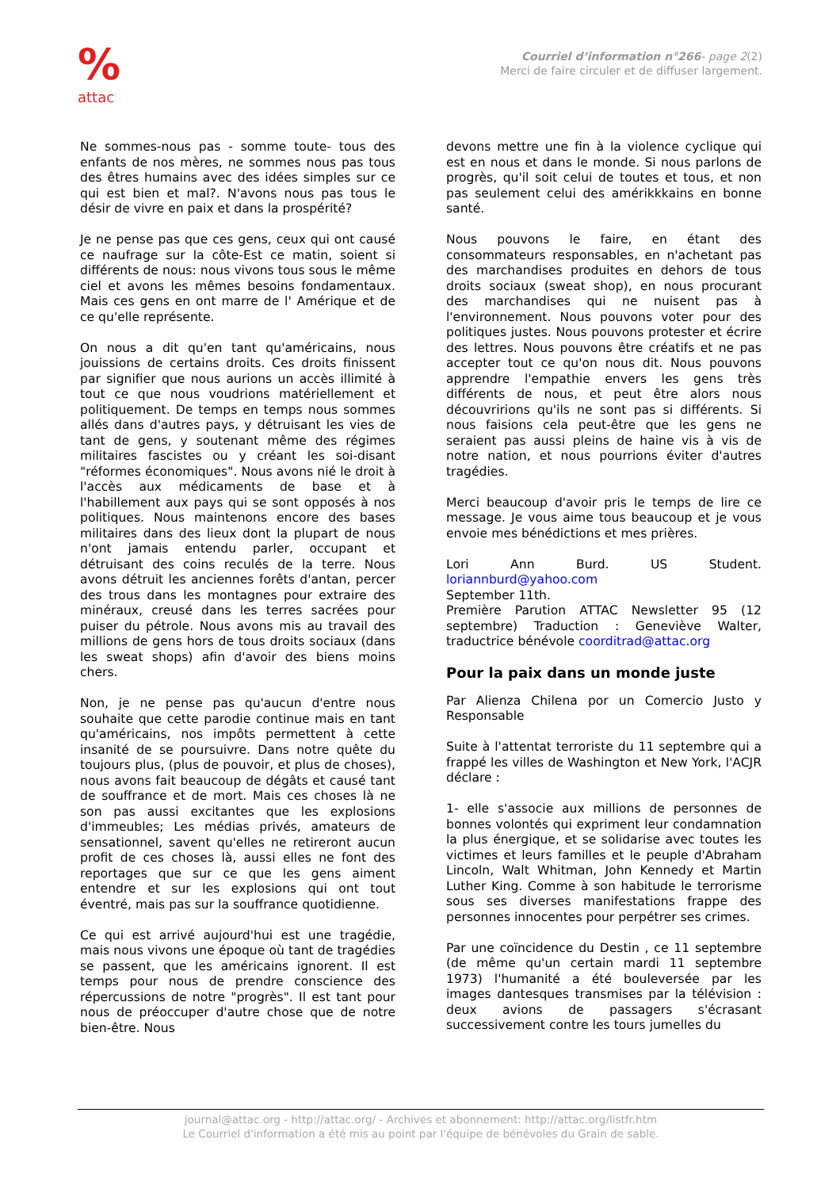%
attac
Courriel d’information n°266- page 2(2)
Merci de faire circuler et de diffuser largement.
Ne sommes-nous pas - somme toute- tous des enfants de nos mères, ne sommes nous pas tous des êtres humains avec des idées simples sur ce qui est bien et mal?. N'avons nous pas tous le désir de vivre en paix et dans la prospérité?
Je ne pense pas que ces gens, ceux qui ont causé ce naufrage sur la côte-Est ce matin, soient si différents de nous: nous vivons tous sous le même ciel et avons les mêmes besoins fondamentaux. Mais ces gens en ont marre de l' Amérique et de ce qu'elle représente.
On nous a dit qu'en tant qu'américains, nous jouissions de certains droits. Ces droits finissent par signifier que nous aurions un accès illimité à tout ce que nous voudrions matériellement et politiquement. De temps en temps nous sommes allés dans d'autres pays, y détruisant les vies de tant de gens, y soutenant même des régimes militaires fascistes ou y créant les soi-disant "réformes économiques". Nous avons nié le droit à l'accès aux médicaments de base et à l'habillement aux pays qui se sont opposés à nos politiques. Nous maintenons encore des bases militaires dans des lieux dont la plupart de nous n'ont jamais entendu parler, occupant et détruisant des coins reculés de la terre. Nous avons détruit les anciennes forêts d'antan, percer des trous dans les montagnes pour extraire des minéraux, creusé dans les terres sacrées pour puiser du pétrole. Nous avons mis au travail des millions de gens hors de tous droits sociaux (dans les sweat shops) afin d'avoir des biens moins chers.
Non, je ne pense pas qu'aucun d'entre nous souhaite que cette parodie continue mais en tant qu'américains, nos impôts permettent à cette insanité de se poursuivre. Dans notre quête du toujours plus, (plus de pouvoir, et plus de choses), nous avons fait beaucoup de dégâts et causé tant de souffrance et de mort. Mais ces choses là ne son pas aussi excitantes que les explosions d'immeubles; Les médias privés, amateurs de sensationnel, savent qu'elles ne retireront aucun profit de ces choses là, aussi elles ne font des reportages que sur ce que les gens aiment entendre et sur les explosions qui ont tout éventré, mais pas sur la souffrance quotidienne.
Ce qui est arrivé aujourd'hui est une tragédie, mais nous vivons une époque où tant de tragédies se passent, que les américains ignorent. Il est temps pour nous de prendre conscience des répercussions de notre "progrès". Il est tant pour nous de préoccuper d'autre chose que de notre bien-être. Nous
devons mettre une fin à la violence cyclique qui est en nous et dans le monde. Si nous parlons de progrès, qu'il soit celui de toutes et tous, et non pas seulement celui des amérikkkains en bonne santé.
Nous pouvons le faire, en étant des consommateurs responsables, en n'achetant pas des marchandises produites en dehors de tous droits sociaux (sweat shop), en nous procurant des marchandises qui ne nuisent pas à l'environnement. Nous pouvons voter pour des politiques justes. Nous pouvons protester et écrire des lettres. Nous pouvons être créatifs et ne pas accepter tout ce qu'on nous dit. Nous pouvons apprendre l'empathie envers les gens très différents de nous, et peut être alors nous découvririons qu'ils ne sont pas si différents. Si nous faisions cela peut-être que les gens ne seraient pas aussi pleins de haine vis à vis de notre nation, et nous pourrions éviter d'autres tragédies.
Merci beaucoup d'avoir pris le temps de lire ce message. Je vous aime tous beaucoup et je vous envoie mes bénédictions et mes prières.
Lori Ann Burd. US Student. loriannburd@yahoo.com
September 11th.
Première Parution ATTAC Newsletter 95 (12 septembre) Traduction : Geneviève Walter, traductrice bénévole coorditrad@attac.org
Pour la paix dans un monde juste
Par Alienza Chilena por un Comercio Justo y Responsable
Suite à l'attentat terroriste du 11 septembre qui a frappé les villes de Washington et New York, l'ACJR déclare :
1- elle s'associe aux millions de personnes de bonnes volontés qui expriment leur condamnation la plus énergique, et se solidarise avec toutes les victimes et leurs familles et le peuple d'Abraham Lincoln, Walt Whitman, John Kennedy et Martin Luther King. Comme à son habitude le terrorisme sous ses diverses manifestations frappe des personnes innocentes pour perpétrer ses crimes.
Par une coïncidence du Destin , ce 11 septembre (de même qu'un certain mardi 11 septembre 1973) l'humanité a été bouleversée par les images dantesques transmises par la télévision : deux avions de passagers s'écrasant successivement contre les tours jumelles du
journal@attac.org - http://attac.org/ - Archives et abonnement: http://attac.org/listfr.htm
Le Courriel d'information a été mis au point par l'équipe de bénévoles du Grain de sable.